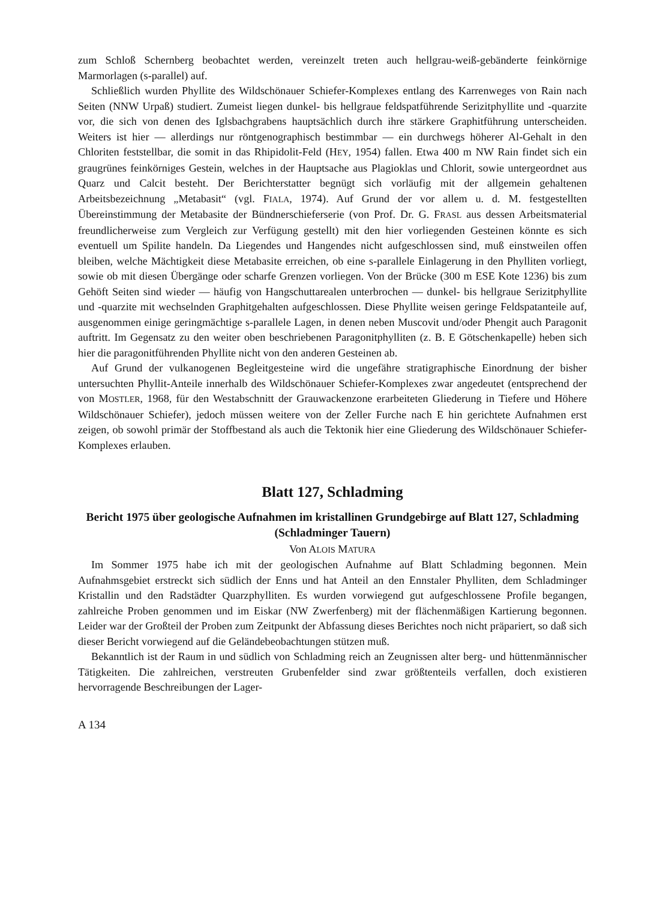zum Schloß Schernberg beobachtet werden, vereinzelt treten auch hellgrau-weiß-gebänderte feinkörnige Marmorlagen (s-parallel) auf.
Schließlich wurden Phyllite des Wildschönauer Schiefer-Komplexes entlang des Karrenweges von Rain nach Seiten (NNW Urpaß) studiert. Zumeist liegen dunkel- bis hellgraue feldspatführende Serizitphyllite und -quarzite vor, die sich von denen des Iglsbachgrabens hauptsächlich durch ihre stärkere Graphitführung unterscheiden. Weiters ist hier — allerdings nur röntgenographisch bestimmbar — ein durchwegs höherer Al-Gehalt in den Chloriten feststellbar, die somit in das Rhipidolit-Feld (HEY, 1954) fallen. Etwa 400 m NW Rain findet sich ein graugrünes feinkörniges Gestein, welches in der Hauptsache aus Plagioklas und Chlorit, sowie untergeordnet aus Quarz und Calcit besteht. Der Berichterstatter begnügt sich vorläufig mit der allgemein gehaltenen Arbeitsbezeichnung „Metabasit“ (vgl. FIALA, 1974). Auf Grund der vor allem u. d. M. festgestellten Übereinstimmung der Metabasite der Bündnerschieferserie (von Prof. Dr. G. FRASL aus dessen Arbeitsmaterial freundlicherweise zum Vergleich zur Verfügung gestellt) mit den hier vorliegenden Gesteinen könnte es sich eventuell um Spilite handeln. Da Liegendes und Hangendes nicht aufgeschlossen sind, muß einstweilen offen bleiben, welche Mächtigkeit diese Metabasite erreichen, ob eine s-parallele Einlagerung in den Phylliten vorliegt, sowie ob mit diesen Übergänge oder scharfe Grenzen vorliegen. Von der Brücke (300 m ESE Kote 1236) bis zum Gehöft Seiten sind wieder — häufig von Hangschuttarealen unterbrochen — dunkel- bis hellgraue Serizitphyllite und -quarzite mit wechselnden Graphitgehalten aufgeschlossen. Diese Phyllite weisen geringe Feldspatanteile auf, ausgenommen einige geringmächtige s-parallele Lagen, in denen neben Muscovit und/oder Phengit auch Paragonit auftritt. Im Gegensatz zu den weiter oben beschriebenen Paragonitphylliten (z. B. E Götschenkapelle) heben sich hier die paragonitführenden Phyllite nicht von den anderen Gesteinen ab.
Auf Grund der vulkanogenen Begleitgesteine wird die ungefähre stratigraphische Einordnung der bisher untersuchten Phyllit-Anteile innerhalb des Wildschönauer Schiefer-Komplexes zwar angedeutet (entsprechend der von MOSTLER, 1968, für den Westabschnitt der Grauwackenzone erarbeiteten Gliederung in Tiefere und Höhere Wildschönauer Schiefer), jedoch müssen weitere von der Zeller Furche nach E hin gerichtete Aufnahmen erst zeigen, ob sowohl primär der Stoffbestand als auch die Tektonik hier eine Gliederung des Wildschönauer Schiefer-Komplexes erlauben.
Blatt 127, Schladming
Bericht 1975 über geologische Aufnahmen im kristallinen Grundgebirge auf Blatt 127, Schladming (Schladminger Tauern)
Von ALOIS MATURA
Im Sommer 1975 habe ich mit der geologischen Aufnahme auf Blatt Schladming begonnen. Mein Aufnahmsgebiet erstreckt sich südlich der Enns und hat Anteil an den Ennstaler Phylliten, dem Schladminger Kristallin und den Radstädter Quarzphylliten. Es wurden vorwiegend gut aufgeschlossene Profile begangen, zahlreiche Proben genommen und im Eiskar (NW Zwerfenberg) mit der flächenmäßigen Kartierung begonnen. Leider war der Großteil der Proben zum Zeitpunkt der Abfassung dieses Berichtes noch nicht präpariert, so daß sich dieser Bericht vorwiegend auf die Geländebeobachtungen stützen muß.
Bekanntlich ist der Raum in und südlich von Schladming reich an Zeugnissen alter berg- und hüttenmännischer Tätigkeiten. Die zahlreichen, verstreuten Grubenfelder sind zwar größtenteils verfallen, doch existieren hervorragende Beschreibungen der Lager-
A 134